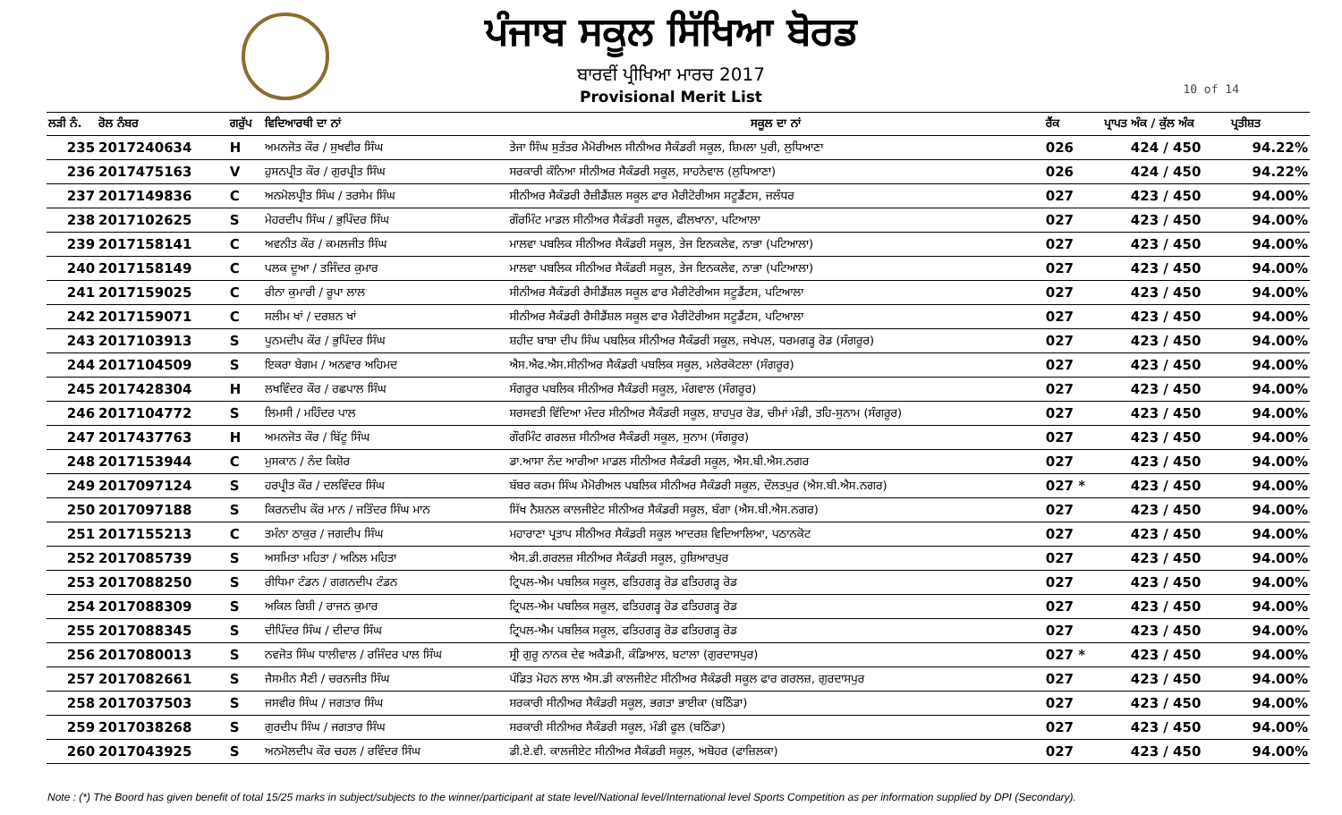ਪੰਜਾਬ ਸਕੂਲ ਸਿੱਖਿਆ ਬੋਰਡ
ਬਾਰਵੀਂ ਪ੍ਰੀਖਿਆ ਮਾਰਚ 2017
Provisional Merit List
10 of 14
| ਲੜੀ ਨੰ. | ਰੋਲ ਨੰਬਰ | ਗਰੁੱਪ | ਵਿਦਿਆਰਥੀ ਦਾ ਨਾਂ | ਸਕੂਲ ਦਾ ਨਾਂ | ਰੈਂਕ | ਪ੍ਰਾਪਤ ਅੰਕ / ਕੁੱਲ ਅੰਕ | ਪ੍ਰਤੀਸ਼ਤ |
| --- | --- | --- | --- | --- | --- | --- | --- |
| 235 | 2017240634 | H | ਅਮਨਜੋਤ ਕੌਰ / ਸੁਖਵੀਰ ਸਿੰਘ | ਤੇਜਾ ਸਿੰਘ ਸੁਤੰਤਰ ਮੈਮੋਰੀਅਲ ਸੀਨੀਅਰ ਸੈਕੰਡਰੀ ਸਕੂਲ, ਸ਼ਿਮਲਾ ਪੁਰੀ, ਲੁਧਿਆਣਾ | 026 | 424 / 450 | 94.22% |
| 236 | 2017475163 | V | ਹੁਸਨਪ੍ਰੀਤ ਕੌਰ / ਗੁਰਪ੍ਰੀਤ ਸਿੰਘ | ਸਰਕਾਰੀ ਕੰਨਿਆ ਸੀਨੀਅਰ ਸੈਕੰਡਰੀ ਸਕੂਲ, ਸਾਹਨੇਵਾਲ (ਲੁਧਿਆਣਾ) | 026 | 424 / 450 | 94.22% |
| 237 | 2017149836 | C | ਅਨਮੋਲਪ੍ਰੀਤ ਸਿੰਘ / ਤਰਸੇਮ ਸਿੰਘ | ਸੀਨੀਅਰ ਸੈਕੰਡਰੀ ਰੈਜ਼ੀਡੈਂਸ਼ਲ ਸਕੂਲ ਫਾਰ ਮੈਰੀਟੋਰੀਅਸ ਸਟੂਡੈਂਟਸ, ਜਲੰਧਰ | 027 | 423 / 450 | 94.00% |
| 238 | 2017102625 | S | ਮੇਹਰਦੀਪ ਸਿੰਘ / ਭੁਪਿੰਦਰ ਸਿੰਘ | ਗੌਰਮਿੰਟ ਮਾਡਲ ਸੀਨੀਅਰ ਸੈਕੰਡਰੀ ਸਕੂਲ, ਫੀਲਖਾਨਾ, ਪਟਿਆਲਾ | 027 | 423 / 450 | 94.00% |
| 239 | 2017158141 | C | ਅਵਨੀਤ ਕੌਰ / ਕਮਲਜੀਤ ਸਿੰਘ | ਮਾਲਵਾ ਪਬਲਿਕ ਸੀਨੀਅਰ ਸੈਕੰਡਰੀ ਸਕੂਲ, ਤੇਜ ਇਨਕਲੇਵ, ਨਾਭਾ (ਪਟਿਆਲਾ) | 027 | 423 / 450 | 94.00% |
| 240 | 2017158149 | C | ਪਲਕ ਦੂਆ / ਤਜਿੰਦਰ ਕੁਮਾਰ | ਮਾਲਵਾ ਪਬਲਿਕ ਸੀਨੀਅਰ ਸੈਕੰਡਰੀ ਸਕੂਲ, ਤੇਜ ਇਨਕਲੇਵ, ਨਾਭਾ (ਪਟਿਆਲਾ) | 027 | 423 / 450 | 94.00% |
| 241 | 2017159025 | C | ਰੀਨਾ ਕੁਮਾਰੀ / ਰੂਪਾ ਲਾਲ | ਸੀਨੀਅਰ ਸੈਕੰਡਰੀ ਰੈਸੀਡੈਂਸ਼ਲ ਸਕੂਲ ਫਾਰ ਮੈਰੀਟੋਰੀਅਸ ਸਟੂਡੈਂਟਸ, ਪਟਿਆਲਾ | 027 | 423 / 450 | 94.00% |
| 242 | 2017159071 | C | ਸਲੀਮ ਖਾਂ / ਦਰਸ਼ਨ ਖਾਂ | ਸੀਨੀਅਰ ਸੈਕੰਡਰੀ ਰੈਸੀਡੈਂਸ਼ਲ ਸਕੂਲ ਫਾਰ ਮੈਰੀਟੋਰੀਅਸ ਸਟੂਡੈਂਟਸ, ਪਟਿਆਲਾ | 027 | 423 / 450 | 94.00% |
| 243 | 2017103913 | S | ਪੂਨਮਦੀਪ ਕੌਰ / ਭੁਪਿੰਦਰ ਸਿੰਘ | ਸ਼ਹੀਦ ਬਾਬਾ ਦੀਪ ਸਿੰਘ ਪਬਲਿਕ ਸੀਨੀਅਰ ਸੈਕੰਡਰੀ ਸਕੂਲ, ਜਖੇਪਲ, ਧਰਮਗੜ੍ਹ ਰੋਡ (ਸੰਗਰੂਰ) | 027 | 423 / 450 | 94.00% |
| 244 | 2017104509 | S | ਇਕਰਾ ਬੇਗਮ / ਅਨਵਾਰ ਅਹਿਮਦ | ਐਸ.ਐਫ.ਐਸ.ਸੀਨੀਅਰ ਸੈਕੰਡਰੀ ਪਬਲਿਕ ਸਕੂਲ, ਮਲੇਰਕੋਟਲਾ (ਸੰਗਰੂਰ) | 027 | 423 / 450 | 94.00% |
| 245 | 2017428304 | H | ਲਖਵਿੰਦਰ ਕੌਰ / ਰਛਪਾਲ ਸਿੰਘ | ਸੰਗਰੂਰ ਪਬਲਿਕ ਸੀਨੀਅਰ ਸੈਕੰਡਰੀ ਸਕੂਲ, ਮੰਗਵਾਲ (ਸੰਗਰੂਰ) | 027 | 423 / 450 | 94.00% |
| 246 | 2017104772 | S | ਲਿਮਸੀ / ਮਹਿੰਦਰ ਪਾਲ | ਸਰਸਵਤੀ ਵਿੱਦਿਆ ਮੰਦਰ ਸੀਨੀਅਰ ਸੈਕੰਡਰੀ ਸਕੂਲ, ਸ਼ਾਹਪੁਰ ਰੋਡ, ਚੀਮਾਂ ਮੰਡੀ, ਤਹਿ-ਸੁਨਾਮ (ਸੰਗਰੂਰ) | 027 | 423 / 450 | 94.00% |
| 247 | 2017437763 | H | ਅਮਨਜੋਤ ਕੌਰ / ਬਿੱਟੂ ਸਿੰਘ | ਗੌਰਮਿੰਟ ਗਰਲਜ਼ ਸੀਨੀਅਰ ਸੈਕੰਡਰੀ ਸਕੂਲ, ਸੁਨਾਮ (ਸੰਗਰੂਰ) | 027 | 423 / 450 | 94.00% |
| 248 | 2017153944 | C | ਮੁਸਕਾਨ / ਨੰਦ ਕਿਸ਼ੋਰ | ਡਾ.ਆਸਾ ਨੰਦ ਆਰੀਆ ਮਾਡਲ ਸੀਨੀਅਰ ਸੈਕੰਡਰੀ ਸਕੂਲ, ਐਸ.ਬੀ.ਐਸ.ਨਗਰ | 027 | 423 / 450 | 94.00% |
| 249 | 2017097124 | S | ਹਰਪ੍ਰੀਤ ਕੌਰ / ਦਲਵਿੰਦਰ ਸਿੰਘ | ਬੱਬਰ ਕਰਮ ਸਿੰਘ ਮੈਮੋਰੀਅਲ ਪਬਲਿਕ ਸੀਨੀਅਰ ਸੈਕੰਡਰੀ ਸਕੂਲ, ਦੌਲਤਪੁਰ (ਐਸ.ਬੀ.ਐਸ.ਨਗਰ) | 027 * | 423 / 450 | 94.00% |
| 250 | 2017097188 | S | ਕਿਰਨਦੀਪ ਕੌਰ ਮਾਨ / ਜਤਿੰਦਰ ਸਿੰਘ ਮਾਨ | ਸਿੱਖ ਨੈਸ਼ਨਲ ਕਾਲਜੀਏਟ ਸੀਨੀਅਰ ਸੈਕੰਡਰੀ ਸਕੂਲ, ਬੰਗਾ (ਐਸ.ਬੀ.ਐਸ.ਨਗਰ) | 027 | 423 / 450 | 94.00% |
| 251 | 2017155213 | C | ਤਮੰਨਾ ਠਾਕੁਰ / ਜਗਦੀਪ ਸਿੰਘ | ਮਹਾਰਾਣਾ ਪ੍ਰਤਾਪ ਸੀਨੀਅਰ ਸੈਕੰਡਰੀ ਸਕੂਲ ਆਦਰਸ਼ ਵਿਦਿਆਲਿਆ, ਪਠਾਨਕੋਟ | 027 | 423 / 450 | 94.00% |
| 252 | 2017085739 | S | ਅਸਮਿਤਾ ਮਹਿਤਾ / ਅਨਿਲ ਮਹਿਤਾ | ਐਸ.ਡੀ.ਗਰਲਜ਼ ਸੀਨੀਅਰ ਸੈਕੰਡਰੀ ਸਕੂਲ, ਹੁਸ਼ਿਆਰਪੁਰ | 027 | 423 / 450 | 94.00% |
| 253 | 2017088250 | S | ਰੀਧਿਮਾ ਟੰਡਨ / ਗਗਨਦੀਪ ਟੰਡਨ | ਟ੍ਰਿਪਲ-ਐਮ ਪਬਲਿਕ ਸਕੂਲ, ਫਤਿਹਗੜ੍ਹ ਰੋਡ ਫਤਿਹਗੜ੍ਹ ਰੋਡ | 027 | 423 / 450 | 94.00% |
| 254 | 2017088309 | S | ਅਕਿਲ ਰਿਸ਼ੀ / ਰਾਜਨ ਕੁਮਾਰ | ਟ੍ਰਿਪਲ-ਐਮ ਪਬਲਿਕ ਸਕੂਲ, ਫਤਿਹਗੜ੍ਹ ਰੋਡ ਫਤਿਹਗੜ੍ਹ ਰੋਡ | 027 | 423 / 450 | 94.00% |
| 255 | 2017088345 | S | ਦੀਪਿੰਦਰ ਸਿੰਘ / ਦੀਦਾਰ ਸਿੰਘ | ਟ੍ਰਿਪਲ-ਐਮ ਪਬਲਿਕ ਸਕੂਲ, ਫਤਿਹਗੜ੍ਹ ਰੋਡ ਫਤਿਹਗੜ੍ਹ ਰੋਡ | 027 | 423 / 450 | 94.00% |
| 256 | 2017080013 | S | ਨਵਜੋਤ ਸਿੰਘ ਧਾਲੀਵਾਲ / ਰਜਿੰਦਰ ਪਾਲ ਸਿੰਘ | ਸ੍ਰੀ ਗੁਰੂ ਨਾਨਕ ਦੇਵ ਅਕੈਡਮੀ, ਕੰਡਿਆਲ, ਬਟਾਲਾ (ਗੁਰਦਾਸਪੁਰ) | 027 * | 423 / 450 | 94.00% |
| 257 | 2017082661 | S | ਜੈਸਮੀਨ ਸੈਣੀ / ਚਰਨਜੀਤ ਸਿੰਘ | ਪੰਡਿਤ ਮੋਹਨ ਲਾਲ ਐਸ.ਡੀ ਕਾਲਜੀਏਟ ਸੀਨੀਅਰ ਸੈਕੰਡਰੀ ਸਕੂਲ ਫਾਰ ਗਰਲਜ਼, ਗੁਰਦਾਸਪੁਰ | 027 | 423 / 450 | 94.00% |
| 258 | 2017037503 | S | ਜਸਵੀਰ ਸਿੰਘ / ਜਗਤਾਰ ਸਿੰਘ | ਸਰਕਾਰੀ ਸੀਨੀਅਰ ਸੈਕੰਡਰੀ ਸਕੂਲ, ਭਗਤਾ ਭਾਈਕਾ (ਬਠਿੰਡਾ) | 027 | 423 / 450 | 94.00% |
| 259 | 2017038268 | S | ਗੁਰਦੀਪ ਸਿੰਘ / ਜਗਤਾਰ ਸਿੰਘ | ਸਰਕਾਰੀ ਸੀਨੀਅਰ ਸੈਕੰਡਰੀ ਸਕੂਲ, ਮੰਡੀ ਫੂਲ (ਬਠਿੰਡਾ) | 027 | 423 / 450 | 94.00% |
| 260 | 2017043925 | S | ਅਨਮੋਲਦੀਪ ਕੌਰ ਚਹਲ / ਰਵਿੰਦਰ ਸਿੰਘ | ਡੀ.ਏ.ਵੀ. ਕਾਲਜੀਏਟ ਸੀਨੀਅਰ ਸੈਕੰਡਰੀ ਸਕੂਲ, ਅਬੋਹਰ (ਫਾਜ਼ਿਲਕਾ) | 027 | 423 / 450 | 94.00% |
Note : (*) The Boord has given benefit of total 15/25 marks in subject/subjects to the winner/participant at state level/National level/International level Sports Competition as per information supplied by DPI (Secondary).